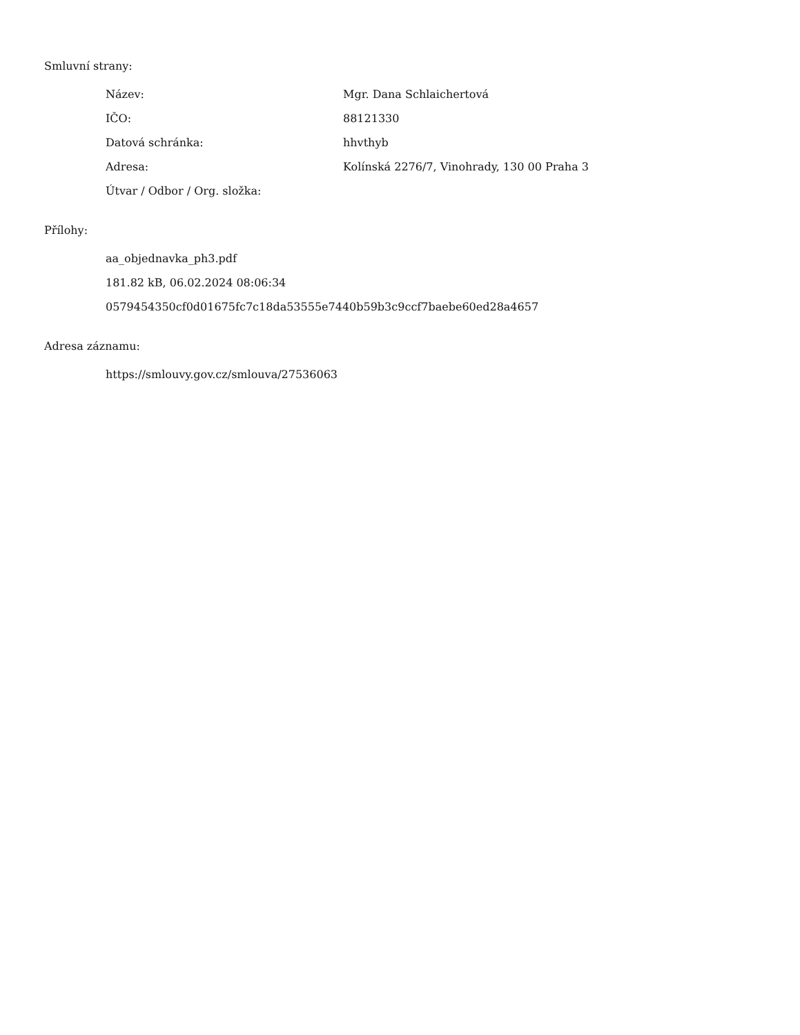Smluvní strany:
| Název: | Mgr. Dana Schlaichertová |
| IČO: | 88121330 |
| Datová schránka: | hhvthyb |
| Adresa: | Kolínská 2276/7, Vinohrady, 130 00 Praha 3 |
| Útvar / Odbor / Org. složka: | |
Přílohy:
aa_objednavka_ph3.pdf
181.82 kB, 06.02.2024 08:06:34
0579454350cf0d01675fc7c18da53555e7440b59b3c9ccf7baebe60ed28a4657
Adresa záznamu:
https://smlouvy.gov.cz/smlouva/27536063